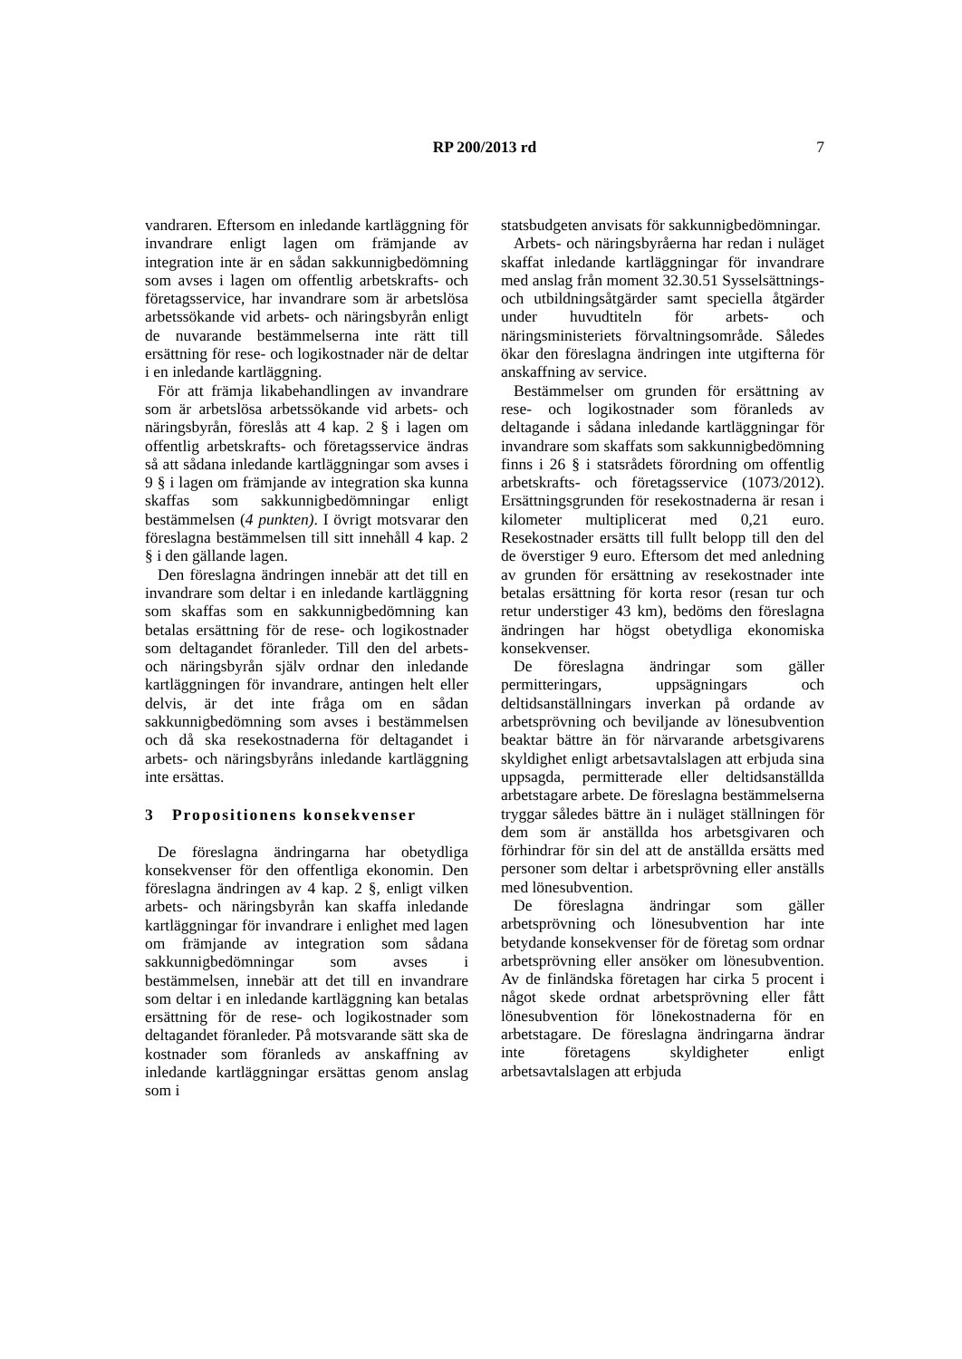RP 200/2013 rd
7
vandraren. Eftersom en inledande kartläggning för invandrare enligt lagen om främjande av integration inte är en sådan sakkunnigbedömning som avses i lagen om offentlig arbetskrafts- och företagsservice, har invandrare som är arbetslösa arbetssökande vid arbets- och näringsbyrån enligt de nuvarande bestämmelserna inte rätt till ersättning för rese- och logikostnader när de deltar i en inledande kartläggning.
För att främja likabehandlingen av invandrare som är arbetslösa arbetssökande vid arbets- och näringsbyrån, föreslås att 4 kap. 2 § i lagen om offentlig arbetskrafts- och företagsservice ändras så att sådana inledande kartläggningar som avses i 9 § i lagen om främjande av integration ska kunna skaffas som sakkunnigbedömningar enligt bestämmelsen (4 punkten). I övrigt motsvarar den föreslagna bestämmelsen till sitt innehåll 4 kap. 2 § i den gällande lagen.
Den föreslagna ändringen innebär att det till en invandrare som deltar i en inledande kartläggning som skaffas som en sakkunnigbedömning kan betalas ersättning för de rese- och logikostnader som deltagandet föranleder. Till den del arbets- och näringsbyrån själv ordnar den inledande kartläggningen för invandrare, antingen helt eller delvis, är det inte fråga om en sådan sakkunnigbedömning som avses i bestämmelsen och då ska resekostnaderna för deltagandet i arbets- och näringsbyråns inledande kartläggning inte ersättas.
3 Propositionens konsekvenser
De föreslagna ändringarna har obetydliga konsekvenser för den offentliga ekonomin. Den föreslagna ändringen av 4 kap. 2 §, enligt vilken arbets- och näringsbyrån kan skaffa inledande kartläggningar för invandrare i enlighet med lagen om främjande av integration som sådana sakkunnigbedömningar som avses i bestämmelsen, innebär att det till en invandrare som deltar i en inledande kartläggning kan betalas ersättning för de rese- och logikostnader som deltagandet föranleder. På motsvarande sätt ska de kostnader som föranleds av anskaffning av inledande kartläggningar ersättas genom anslag som i
statsbudgeten anvisats för sakkunnigbedömningar.
Arbets- och näringsbyråerna har redan i nuläget skaffat inledande kartläggningar för invandrare med anslag från moment 32.30.51 Sysselsättnings- och utbildningsåtgärder samt speciella åtgärder under huvudtiteln för arbets- och näringsministeriets förvaltningsområde. Således ökar den föreslagna ändringen inte utgifterna för anskaffning av service.
Bestämmelser om grunden för ersättning av rese- och logikostnader som föranleds av deltagande i sådana inledande kartläggningar för invandrare som skaffats som sakkunnigbedömning finns i 26 § i statsrådets förordning om offentlig arbetskrafts- och företagsservice (1073/2012). Ersättningsgrunden för resekostnaderna är resan i kilometer multiplicerat med 0,21 euro. Resekostnader ersätts till fullt belopp till den del de överstiger 9 euro. Eftersom det med anledning av grunden för ersättning av resekostnader inte betalas ersättning för korta resor (resan tur och retur understiger 43 km), bedöms den föreslagna ändringen har högst obetydliga ekonomiska konsekvenser.
De föreslagna ändringar som gäller permitteringars, uppsägningars och deltidsanställningars inverkan på ordande av arbetsprövning och beviljande av lönesubvention beaktar bättre än för närvarande arbetsgivarens skyldighet enligt arbetsavtalslagen att erbjuda sina uppsagda, permitterade eller deltidsanställda arbetstagare arbete. De föreslagna bestämmelserna tryggar således bättre än i nuläget ställningen för dem som är anställda hos arbetsgivaren och förhindrar för sin del att de anställda ersätts med personer som deltar i arbetsprövning eller anställs med lönesubvention.
De föreslagna ändringar som gäller arbetsprövning och lönesubvention har inte betydande konsekvenser för de företag som ordnar arbetsprövning eller ansöker om lönesubvention. Av de finländska företagen har cirka 5 procent i något skede ordnat arbetsprövning eller fått lönesubvention för lönekostnaderna för en arbetstagare. De föreslagna ändringarna ändrar inte företagens skyldigheter enligt arbetsavtalslagen att erbjuda